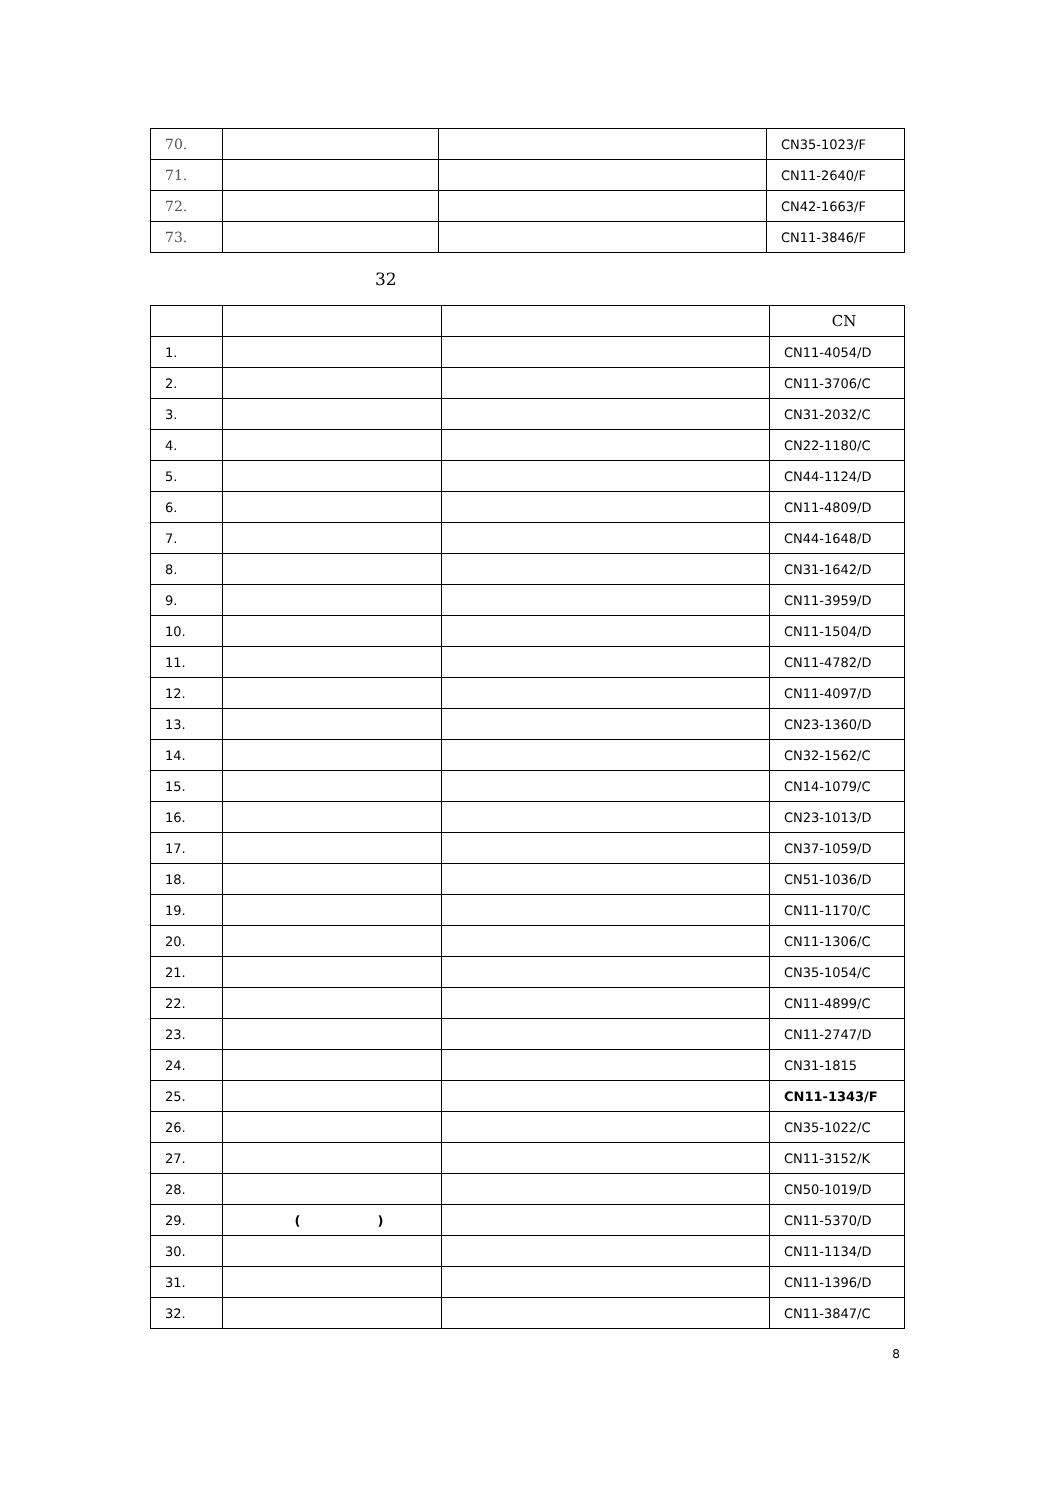| 70. | | | CN35-1023/F |
| 71. | | | CN11-2640/F |
| 72. | | | CN42-1663/F |
| 73. | | | CN11-3846/F |
32
| | | | CN |
| --- | --- | --- | --- |
| 1. | | | CN11-4054/D |
| 2. | | | CN11-3706/C |
| 3. | | | CN31-2032/C |
| 4. | | | CN22-1180/C |
| 5. | | | CN44-1124/D |
| 6. | | | CN11-4809/D |
| 7. | | | CN44-1648/D |
| 8. | | | CN31-1642/D |
| 9. | | | CN11-3959/D |
| 10. | | | CN11-1504/D |
| 11. | | | CN11-4782/D |
| 12. | | | CN11-4097/D |
| 13. | | | CN23-1360/D |
| 14. | | | CN32-1562/C |
| 15. | | | CN14-1079/C |
| 16. | | | CN23-1013/D |
| 17. | | | CN37-1059/D |
| 18. | | | CN51-1036/D |
| 19. | | | CN11-1170/C |
| 20. | | | CN11-1306/C |
| 21. | | | CN35-1054/C |
| 22. | | | CN11-4899/C |
| 23. | | | CN11-2747/D |
| 24. | | | CN31-1815 |
| 25. | | | CN11-1343/F |
| 26. | | | CN35-1022/C |
| 27. | | | CN11-3152/K |
| 28. | | | CN50-1019/D |
| 29. | ( ) | | CN11-5370/D |
| 30. | | | CN11-1134/D |
| 31. | | | CN11-1396/D |
| 32. | | | CN11-3847/C |
8